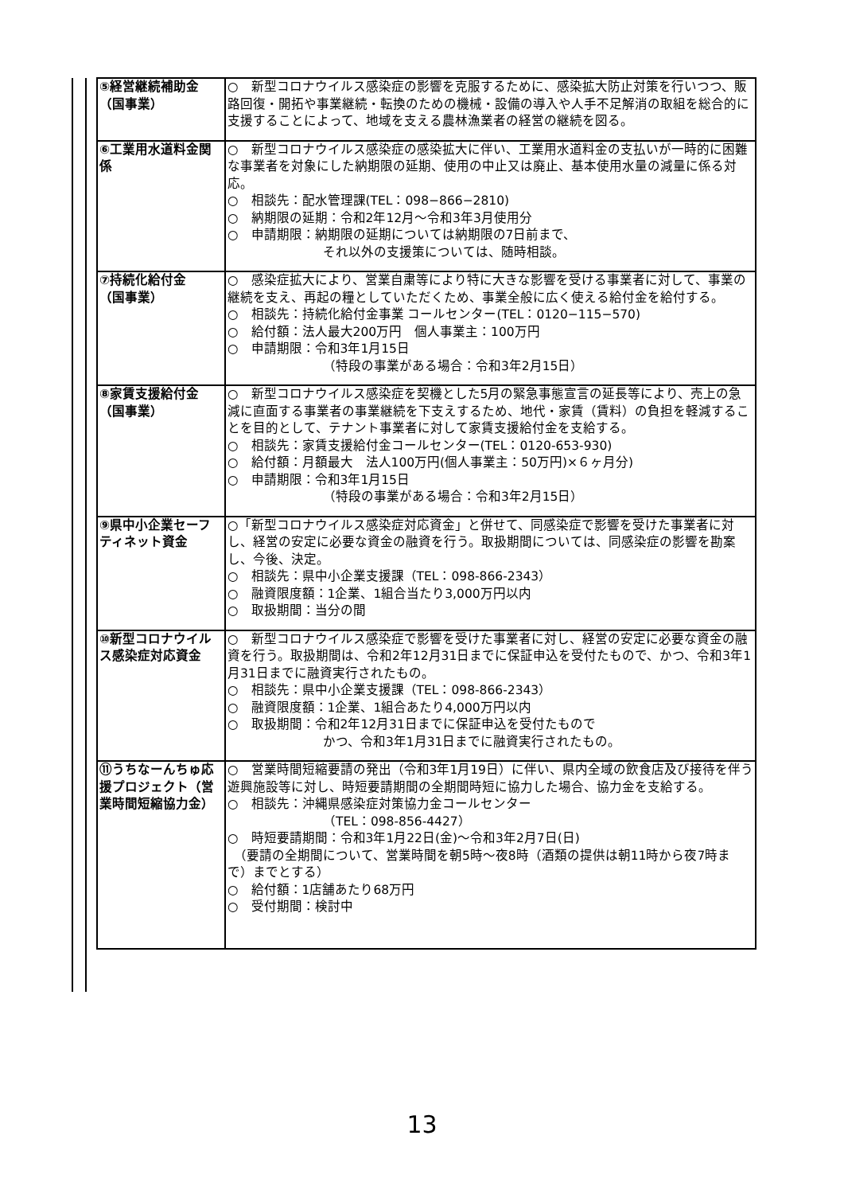| ⑤経営継続補助金 （国事業） | ○ 新型コロナウイルス感染症の影響を克服するために、感染拡大防止対策を行いつつ、販路回復・開拓や事業継続・転換のための機械・設備の導入や人手不足解消の取組を総合的に支援することによって、地域を支える農林漁業者の経営の継続を図る。 |
| ⑥工業用水道料金関係 | ○ 新型コロナウイルス感染症の感染拡大に伴い、工業用水道料金の支払いが一時的に困難な事業者を対象にした納期限の延期、使用の中止又は廃止、基本使用水量の減量に係る対応。 ○ 相談先：配水管理課(TEL：098−866−2810) ○ 納期限の延期：令和2年12月～令和3年3月使用分 ○ 申請期限：納期限の延期については納期限の7日前まで、 それ以外の支援策については、随時相談。 |
| ⑦持続化給付金 （国事業） | ○ 感染症拡大により、営業自粛等により特に大きな影響を受ける事業者に対して、事業の継続を支え、再起の糧としていただくため、事業全般に広く使える給付金を給付する。 ○ 相談先：持続化給付金事業 コールセンター(TEL：0120−115−570) ○ 給付額：法人最大200万円 個人事業主：100万円 ○ 申請期限：令和3年1月15日 （特段の事業がある場合：令和3年2月15日） |
| ⑧家賃支援給付金 （国事業） | ○ 新型コロナウイルス感染症を契機とした5月の緊急事態宣言の延長等により、売上の急減に直面する事業者の事業継続を下支えするため、地代・家賃（賃料）の負担を軽減することを目的として、テナント事業者に対して家賃支援給付金を支給する。 ○ 相談先：家賃支援給付金コールセンター(TEL：0120-653-930) ○ 給付額：月額最大 法人100万円(個人事業主：50万円)×６ヶ月分) ○ 申請期限：令和3年1月15日 （特段の事業がある場合：令和3年2月15日） |
| ⑨県中小企業セーフティネット資金 | ○「新型コロナウイルス感染症対応資金」と併せて、同感染症で影響を受けた事業者に対し、経営の安定に必要な資金の融資を行う。取扱期間については、同感染症の影響を勘案し、今後、決定。 ○ 相談先：県中小企業支援課（TEL：098-866-2343） ○ 融資限度額：1企業、1組合当たり3,000万円以内 ○ 取扱期間：当分の間 |
| ⑩新型コロナウイルス感染症対応資金 | ○ 新型コロナウイルス感染症で影響を受けた事業者に対し、経営の安定に必要な資金の融資を行う。取扱期間は、令和2年12月31日までに保証申込を受付たもので、かつ、令和3年1月31日までに融資実行されたもの。 ○ 相談先：県中小企業支援課（TEL：098-866-2343） ○ 融資限度額：1企業、1組合あたり4,000万円以内 ○ 取扱期間：令和2年12月31日までに保証申込を受付たもので かつ、令和3年1月31日までに融資実行されたもの。 |
| ⑪うちなーんちゅ応援プロジェクト（営業時間短縮協力金） | ○ 営業時間短縮要請の発出（令和3年1月19日）に伴い、県内全域の飲食店及び接待を伴う遊興施設等に対し、時短要請期間の全期間時短に協力した場合、協力金を支給する。 ○ 相談先：沖縄県感染症対策協力金コールセンター （TEL：098-856-4427） ○ 時短要請期間：令和3年1月22日(金)～令和3年2月7日(日) （要請の全期間について、営業時間を朝5時～夜8時（酒類の提供は朝11時から夜7時まで）までとする） ○ 給付額：1店舗あたり68万円 ○ 受付期間：検討中 |
13